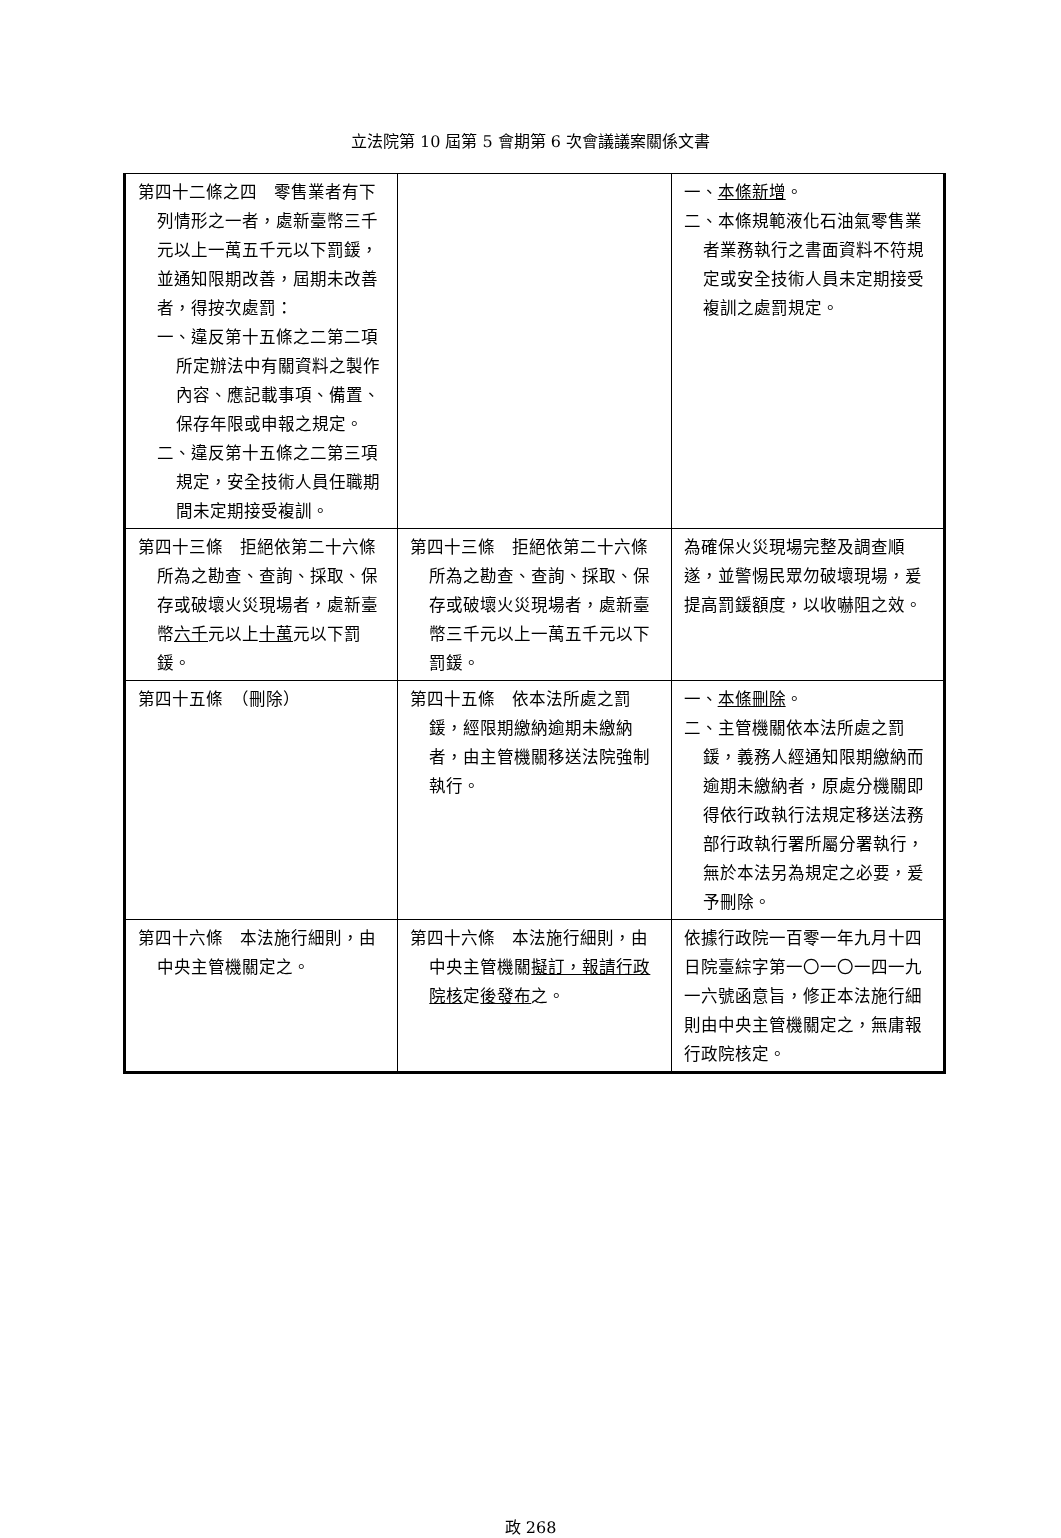立法院第 10 屆第 5 會期第 6 次會議議案關係文書
| 第四十二條之四 零售業者有下列情形之一者，處新臺幣三千元以上一萬五千元以下罰鍰，並通知限期改善，屆期未改善者，得按次處罰： 一、違反第十五條之二第二項所定辦法中有關資料之製作內容、應記載事項、備置、保存年限或申報之規定。 二、違反第十五條之二第三項規定，安全技術人員任職期間未定期接受複訓。 | | 一、 本條新增 。 二、本條規範液化石油氣零售業者業務執行之書面資料不符規定或安全技術人員未定期接受複訓之處罰規定。 |
| 第四十三條 拒絕依第二十六條所為之勘查、查詢、採取、保存或破壞火災現場者，處新臺幣 六千 元以上 十萬 元以下罰鍰。 | 第四十三條 拒絕依第二十六條所為之勘查、查詢、採取、保存或破壞火災現場者，處新臺幣三千元以上一萬五千元以下罰鍰。 | 為確保火災現場完整及調查順遂，並警惕民眾勿破壞現場，爰提高罰鍰額度，以收嚇阻之效。 |
| 第四十五條 （刪除） | 第四十五條 依本法所處之罰鍰，經限期繳納逾期未繳納者，由主管機關移送法院強制執行。 | 一、 本條刪除 。 二、主管機關依本法所處之罰鍰，義務人經通知限期繳納而逾期未繳納者，原處分機關即得依行政執行法規定移送法務部行政執行署所屬分署執行，無於本法另為規定之必要，爰予刪除。 |
| 第四十六條 本法施行細則，由中央主管機關定之。 | 第四十六條 本法施行細則，由中央主管機關 擬訂，報請行政院核 定 後發布 之。 | 依據行政院一百零一年九月十四日院臺綜字第一〇一〇一四一九一六號函意旨，修正本法施行細則由中央主管機關定之，無庸報行政院核定。 |
政 268